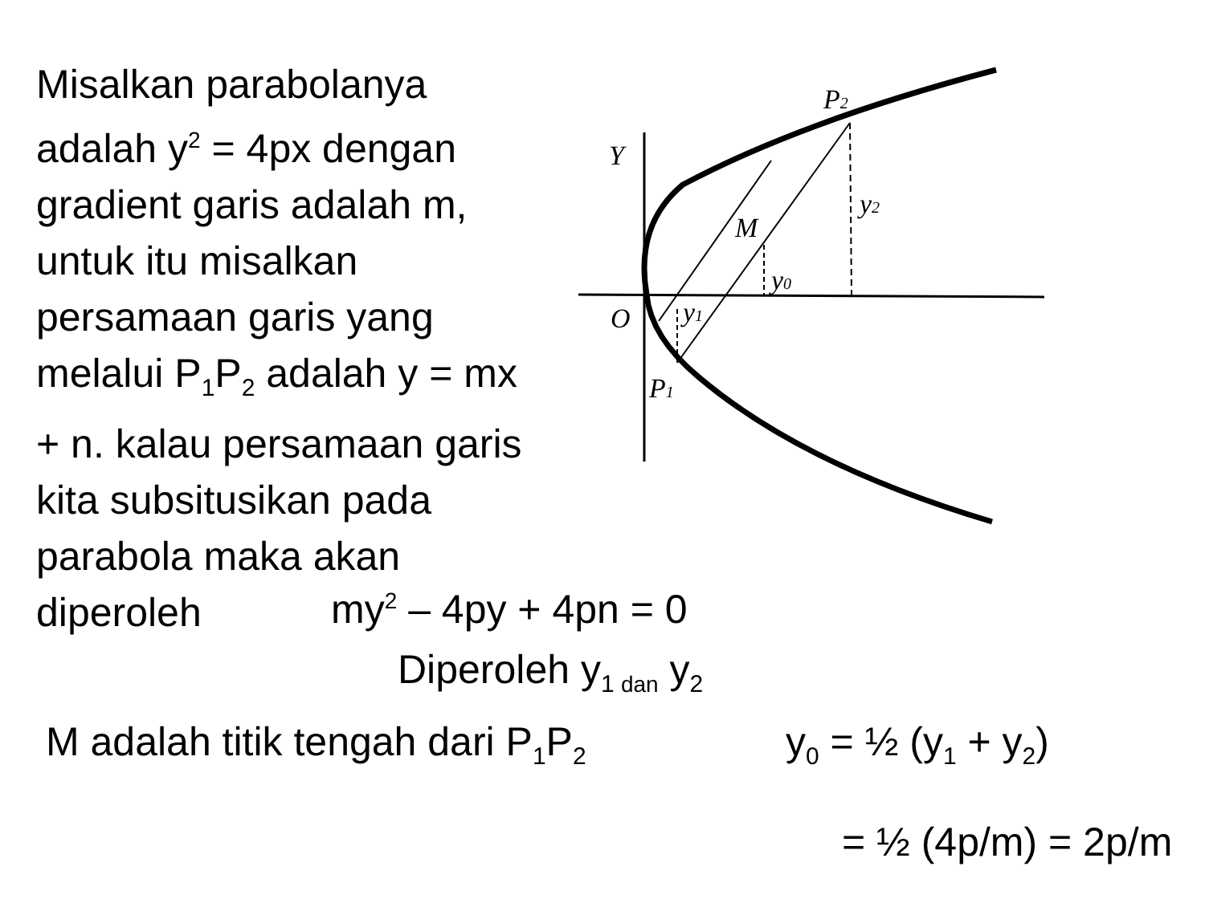Misalkan parabolanya adalah y<sup>2</sup> = 4px dengan gradient garis adalah m, untuk itu misalkan persamaan garis yang melalui P<sub>1</sub>P<sub>2</sub> adalah y = mx + n. kalau persamaan garis kita subsitusikan pada parabola maka akan diperoleh
P2
Y
y2
M
y0
O
y1
P1
my<sup>2</sup> – 4py + 4pn = 0
Diperoleh y<sub>1 dan</sub> y<sub>2</sub>
M adalah titik tengah dari P<sub>1</sub>P<sub>2</sub> y<sub>0</sub> = ½ (y<sub>1</sub> + y<sub>2</sub>)
= ½ (4p/m) = 2p/m